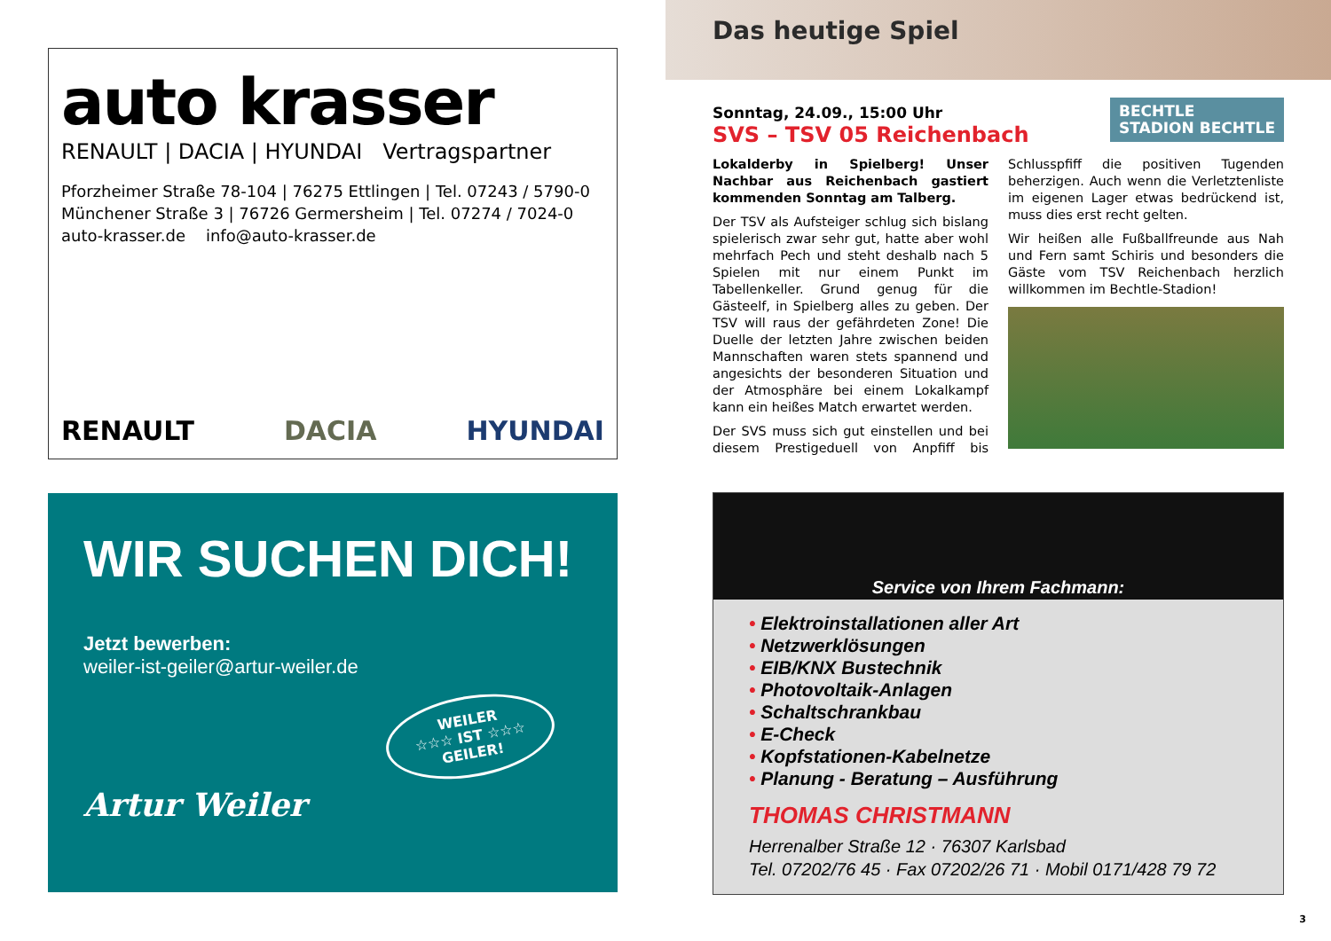auto krasser
RENAULT | DACIA | HYUNDAI Vertragspartner
Pforzheimer Straße 78-104 | 76275 Ettlingen | Tel. 07243 / 5790-0
Münchener Straße 3 | 76726 Germersheim | Tel. 07274 / 7024-0
auto-krasser.de info@auto-krasser.de
RENAULT DACIA HYUNDAI
WIR SUCHEN DICH!
Jetzt bewerben:
weiler-ist-geiler@artur-weiler.de
WEILER
☆☆☆ IST ☆☆☆
GEILER!
Artur Weiler
Das heutige Spiel
BECHTLE
STADION BECHTLE
Sonntag, 24.09., 15:00 Uhr
SVS – TSV 05 Reichenbach
Lokalderby in Spielberg! Unser Nachbar aus Reichenbach gastiert kommenden Sonntag am Talberg.
Der TSV als Aufsteiger schlug sich bislang spielerisch zwar sehr gut, hatte aber wohl mehrfach Pech und steht deshalb nach 5 Spielen mit nur einem Punkt im Tabellenkeller. Grund genug für die Gästeelf, in Spielberg alles zu geben. Der TSV will raus der gefährdeten Zone! Die Duelle der letzten Jahre zwischen beiden Mannschaften waren stets spannend und angesichts der besonderen Situation und der Atmosphäre bei einem Lokalkampf kann ein heißes Match erwartet werden.
Der SVS muss sich gut einstellen und bei diesem Prestigeduell von Anpfiff bis Schlusspfiff die positiven Tugenden beherzigen. Auch wenn die Verletztenliste im eigenen Lager etwas bedrückend ist, muss dies erst recht gelten.
Wir heißen alle Fußballfreunde aus Nah und Fern samt Schiris und besonders die Gäste vom TSV Reichenbach herzlich willkommen im Bechtle-Stadion!
Service von Ihrem Fachmann:
• Elektroinstallationen aller Art
• Netzwerklösungen
• EIB/KNX Bustechnik
• Photovoltaik-Anlagen
• Schaltschrankbau
• E-Check
• Kopfstationen-Kabelnetze
• Planung - Beratung – Ausführung
THOMAS CHRISTMANN
Herrenalber Straße 12 · 76307 Karlsbad
Tel. 07202/76 45 · Fax 07202/26 71 · Mobil 0171/428 79 72
3